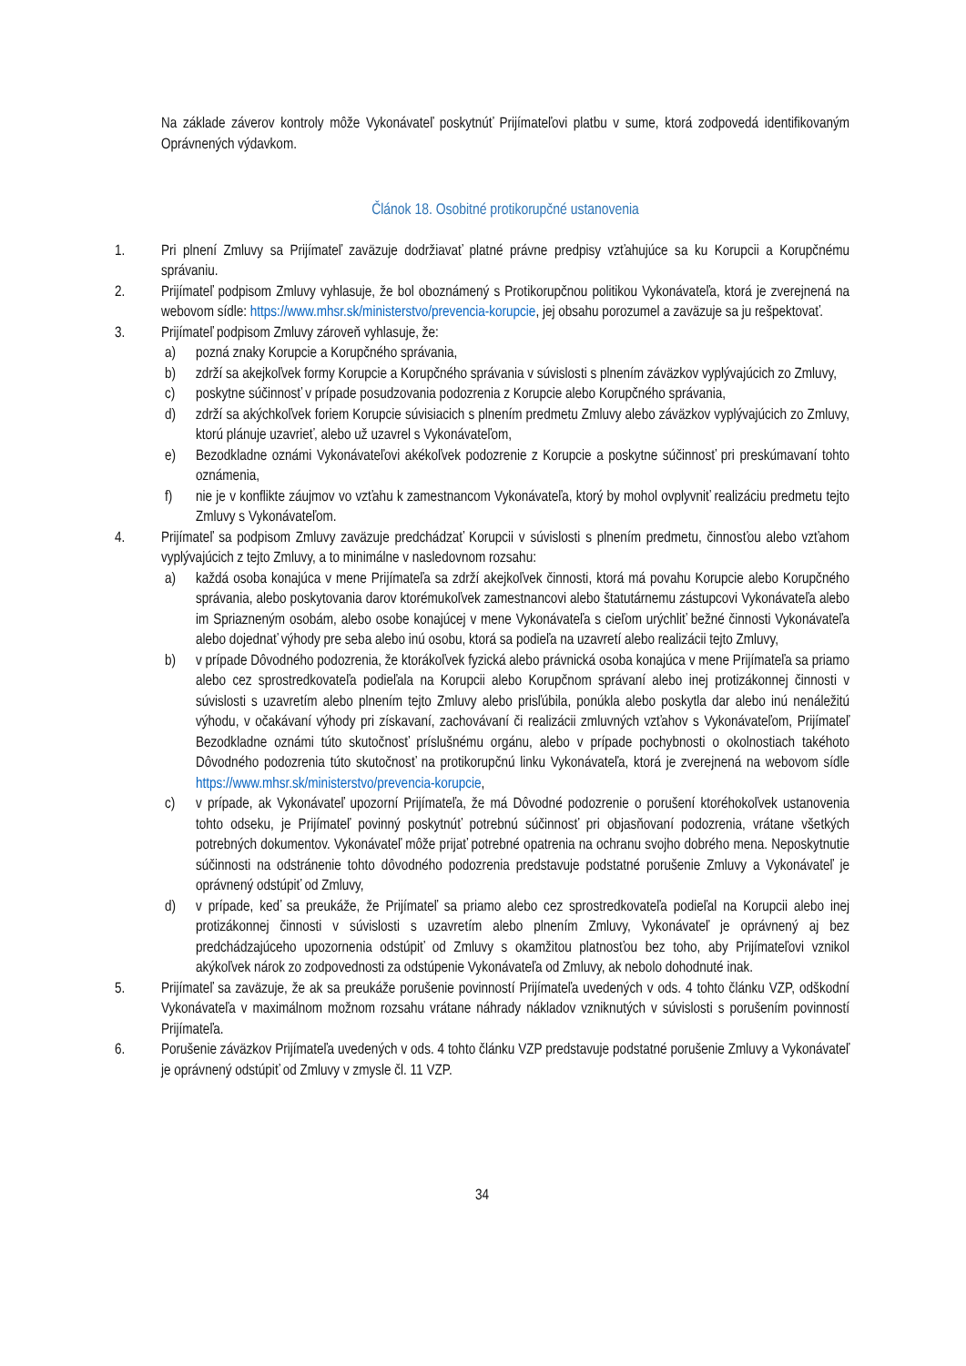Na základe záverov kontroly môže Vykonávateľ poskytnúť Prijímateľovi platbu v sume, ktorá zodpovedá identifikovaným Oprávnených výdavkom.
Článok 18. Osobitné protikorupčné ustanovenia
1. Pri plnení Zmluvy sa Prijímateľ zaväzuje dodržiavať platné právne predpisy vzťahujúce sa ku Korupcii a Korupčnému správaniu.
2. Prijímateľ podpisom Zmluvy vyhlasuje, že bol oboznámený s Protikorupčnou politikou Vykonávateľa, ktorá je zverejnená na webovom sídle: https://www.mhsr.sk/ministerstvo/prevencia-korupcie, jej obsahu porozumel a zaväzuje sa ju rešpektovať.
3. Prijímateľ podpisom Zmluvy zároveň vyhlasuje, že:
a) pozná znaky Korupcie a Korupčného správania,
b) zdrží sa akejkoľvek formy Korupcie a Korupčného správania v súvislosti s plnením záväzkov vyplývajúcich zo Zmluvy,
c) poskytne súčinnosť v prípade posudzovania podozrenia z Korupcie alebo Korupčného správania,
d) zdrží sa akýchkoľvek foriem Korupcie súvisiacich s plnením predmetu Zmluvy alebo záväzkov vyplývajúcich zo Zmluvy, ktorú plánuje uzavrieť, alebo už uzavrel s Vykonávateľom,
e) Bezodkladne oznámi Vykonávateľovi akékoľvek podozrenie z Korupcie a poskytne súčinnosť pri preskúmavaní tohto oznámenia,
f) nie je v konflikte záujmov vo vzťahu k zamestnancom Vykonávateľa, ktorý by mohol ovplyvniť realizáciu predmetu tejto Zmluvy s Vykonávateľom.
4. Prijímateľ sa podpisom Zmluvy zaväzuje predchádzať Korupcii v súvislosti s plnením predmetu, činnosťou alebo vzťahom vyplývajúcich z tejto Zmluvy, a to minimálne v nasledovnom rozsahu:
a) každá osoba konajúca v mene Prijímateľa sa zdrží akejkoľvek činnosti, ktorá má povahu Korupcie alebo Korupčného správania, alebo poskytovania darov ktorémukoľvek zamestnancovi alebo štatutárnemu zástupcovi Vykonávateľa alebo im Spriazneným osobám, alebo osobe konajúcej v mene Vykonávateľa s cieľom urýchliť bežné činnosti Vykonávateľa alebo dojednať výhody pre seba alebo inú osobu, ktorá sa podieľa na uzavretí alebo realizácii tejto Zmluvy,
b) v prípade Dôvodného podozrenia, že ktorákoľvek fyzická alebo právnická osoba konajúca v mene Prijímateľa sa priamo alebo cez sprostredkovateľa podieľala na Korupcii alebo Korupčnom správaní alebo inej protizákonnej činnosti v súvislosti s uzavretím alebo plnením tejto Zmluvy alebo prisľúbila, ponúkla alebo poskytla dar alebo inú nenáležitú výhodu, v očakávaní výhody pri získavaní, zachovávaní či realizácii zmluvných vzťahov s Vykonávateľom, Prijímateľ Bezodkladne oznámi túto skutočnosť príslušnému orgánu, alebo v prípade pochybnosti o okolnostiach takéhoto Dôvodného podozrenia túto skutočnosť na protikorupčnú linku Vykonávateľa, ktorá je zverejnená na webovom sídle https://www.mhsr.sk/ministerstvo/prevencia-korupcie,
c) v prípade, ak Vykonávateľ upozorní Prijímateľa, že má Dôvodné podozrenie o porušení ktoréhokoľvek ustanovenia tohto odseku, je Prijímateľ povinný poskytnúť potrebnú súčinnosť pri objasňovaní podozrenia, vrátane všetkých potrebných dokumentov. Vykonávateľ môže prijať potrebné opatrenia na ochranu svojho dobrého mena. Neposkytnutie súčinnosti na odstránenie tohto dôvodného podozrenia predstavuje podstatné porušenie Zmluvy a Vykonávateľ je oprávnený odstúpiť od Zmluvy,
d) v prípade, keď sa preukáže, že Prijímateľ sa priamo alebo cez sprostredkovateľa podieľal na Korupcii alebo inej protizákonnej činnosti v súvislosti s uzavretím alebo plnením Zmluvy, Vykonávateľ je oprávnený aj bez predchádzajúceho upozornenia odstúpiť od Zmluvy s okamžitou platnosťou bez toho, aby Prijímateľovi vznikol akýkoľvek nárok zo zodpovednosti za odstúpenie Vykonávateľa od Zmluvy, ak nebolo dohodnuté inak.
5. Prijímateľ sa zaväzuje, že ak sa preukáže porušenie povinností Prijímateľa uvedených v ods. 4 tohto článku VZP, odškodní Vykonávateľa v maximálnom možnom rozsahu vrátane náhrady nákladov vzniknutých v súvislosti s porušením povinností Prijímateľa.
6. Porušenie záväzkov Prijímateľa uvedených v ods. 4 tohto článku VZP predstavuje podstatné porušenie Zmluvy a Vykonávateľ je oprávnený odstúpiť od Zmluvy v zmysle čl. 11 VZP.
34